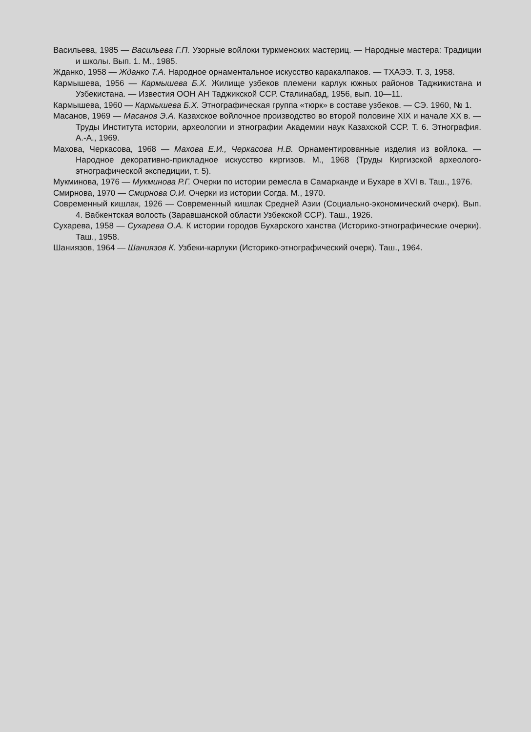Васильева, 1985 — Васильева Г.П. Узорные войлоки туркменских мастериц. — Народные мастера: Традиции и школы. Вып. 1. М., 1985.
Жданко, 1958 — Жданко Т.А. Народное орнаментальное искусство каракалпаков. — ТХАЭЭ. Т. 3, 1958.
Кармышева, 1956 — Кармышева Б.Х. Жилище узбеков племени карлук южных районов Таджикистана и Узбекистана. — Известия ООН АН Таджикской ССР. Сталинабад, 1956, вып. 10—11.
Кармышева, 1960 — Кармышева Б.Х. Этнографическая группа «тюрк» в составе узбеков. — СЭ. 1960, № 1.
Масанов, 1969 — Масанов Э.А. Казахское войлочное производство во второй половине XIX и начале XX в. — Труды Института истории, археологии и этнографии Академии наук Казахской ССР. Т. 6. Этнография. А.-А., 1969.
Махова, Черкасова, 1968 — Махова Е.И., Черкасова Н.В. Орнаментированные изделия из войлока. — Народное декоративно-прикладное искусство киргизов. М., 1968 (Труды Киргизской археолого-этнографической экспедиции, т. 5).
Мукминова, 1976 — Мукминова Р.Г. Очерки по истории ремесла в Самарканде и Бухаре в XVI в. Таш., 1976.
Смирнова, 1970 — Смирнова О.И. Очерки из истории Согда. М., 1970.
Современный кишлак, 1926 — Современный кишлак Средней Азии (Социально-экономический очерк). Вып. 4. Вабкентская волость (Заравшанской области Узбекской ССР). Таш., 1926.
Сухарева, 1958 — Сухарева О.А. К истории городов Бухарского ханства (Историко-этнографические очерки). Таш., 1958.
Шаниязов, 1964 — Шаниязов К. Узбеки-карлуки (Историко-этнографический очерк). Таш., 1964.